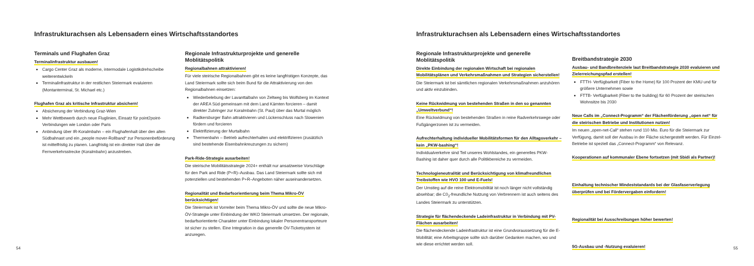Infrastrukturachsen als Lebensadern eines Wirtschaftsstandortes
Terminals und Flughafen Graz
Terminalinfrastruktur ausbauen!
Cargo Center Graz als moderne, intermodale Logistikdrehscheibe weiterentwickeln
Terminalinfrastruktur in der restlichen Steiermark evaluieren (Montanterminal, St. Michael etc.)
Flughafen Graz als kritische Infrastruktur absichern!
Absicherung der Verbindung Graz-Wien
Mehr Wettbewerb durch neue Fluglinien, Einsatz für point2point-Verbindungen wie London oder Paris
Anbindung über IR-Koralmbahn – ein Flughafenhalt über den alten Südbahnast und ein „people mover-Rollband“ zur Personenbeförderung ist mittelfristig zu planen. Langfristig ist ein direkter Halt über die Fernverkehrsstrecke (Koralmbahn) anzustreben.
Regionale Infrastrukturprojekte und generelle Moblitätspolitik
Regionalbahnen attraktivieren!
Für viele steirische Regionalbahnen gibt es keine langfristigen Konzepte, das Land Steiermark sollte sich beim Bund für die Attraktivierung von den Regionalbahnen einsetzen:
Wiederbelebung der Lavanttalbahn von Zeltweg bis Wolfsberg im Kontext der AREA Süd gemeinsam mit dem Land Kärnten forcieren – damit direkter Zubringer zur Koralmbahn (St. Paul) über das Murtal möglich
Radkersburger Bahn attraktivieren und Lückenschluss nach Slowenien fördern und forcieren
Elektrifizierung der Murtalbahn
Thermenbahn – Betrieb aufrechterhalten und elektrifizieren (zusätzlich sind bestehende Eisenbahnkreuzungen zu sichern)
Park-Ride-Strategie ausarbeiten!
Die steirische Mobilitätsstrategie 2024+ enthält nur ansatzweise Vorschläge für den Park and Ride (P+R)–Ausbau. Das Land Steiermark sollte sich mit potenziellen und bestehenden P+R–Angeboten näher auseinandersetzen.
Regionalität und Bedarfsorientierung beim Thema Mikro-ÖV berücksichtigen!
Die Steiermark ist Vorreiter beim Thema Mikro-ÖV und sollte die neue Mikro-ÖV-Strategie unter Einbindung der WKO Steiermark umsetzen. Der regionale, bedarfsorientierte Charakter unter Einbindung lokaler Personentransporteure ist sicher zu stellen. Eine Integration in das generelle ÖV-Ticketsystem ist anzuregen.
54
Infrastrukturachsen als Lebensadern eines Wirtschaftsstandortes
Regionale Infrastrukturprojekte und generelle Moblitätspolitik
Direkte Einbindung der regionalen Wirtschaft bei regionalen Mobilitätsplänen und Verkehrsmaßnahmen und Strategien sicherstellen!
Die Steiermark ist bei sämtlichen regionalen Verkehrsmaßnahmen anzuhören und aktiv einzubinden.
Keine Rückwidmung von bestehenden Straßen in den so genannten „Umweltverbund“!
Eine Rückwidmung von bestehenden Straßen in reine Radverkehrswege oder Fußgängerzonen ist zu vermeiden.
Aufrechterhaltung individueller Mobilitätsformen für den Alltagsverkehr – kein „PKW-bashing“!
Individualverkehre sind Teil unseres Wohlstandes, ein generelles PKW-Bashing ist daher quer durch alle Politikbereiche zu vermeiden.
Technologieneutralität und Berücksichtigung von klimafreundlichen Treibstoffen wie HVO 100 und E-Fuels!
Der Umstieg auf die reine Elektromobilität ist noch länger nicht vollständig absehbar; die C0<sub>2</sub>-freundliche Nutzung von Verbrennern ist auch seitens des Landes Steiermark zu unterstützen.
Strategie für flächendeckende Ladeinfrastruktur in Verbindung mit PV-Flächen ausarbeiten!
Die flächendeckende Ladeinfrastruktur ist eine Grundvoraussetzung für die E-Mobilität; eine Arbeitsgruppe sollte sich darüber Gedanken machen, wo und wie diese errichtet werden soll.
Breitbandstrategie 2030
Ausbau- und Bandbreitenziele laut Breitbandstrategie 2030 evaluieren und Zielerreichungspfad erstellen!
FTTH- Verfügbarkeit (Fiber to the Home) für 100 Prozent der KMU und für größere Unternehmen sowie
FTTB- Verfügbarkeit (Fiber to the building) für 60 Prozent der steirischen Wohnsitze bis 2030
Neue Calls im „Connect-Programm“ der Flächenförderung „open net“ für die steirischen Betriebe und Institutionen nutzen!
Im neuen „open-net-Call“ stehen rund 110 Mio. Euro für die Steiermark zur Verfügung, damit soll der Ausbau in der Fläche sichergestellt werden. Für Einzel-Betriebe ist speziell das „Connect-Programm“ von Relevanz.
Kooperationen auf kommunaler Ebene fortsetzen (mit Sbidi als Partner)!
Einhaltung technischer Mindeststandards bei der Glasfaserverlegung überprüfen und bei Fördervergaben einfordern!
Regionalität bei Ausschreibungen höher bewerten!
5G-Ausbau und -Nutzung evaluieren!
55